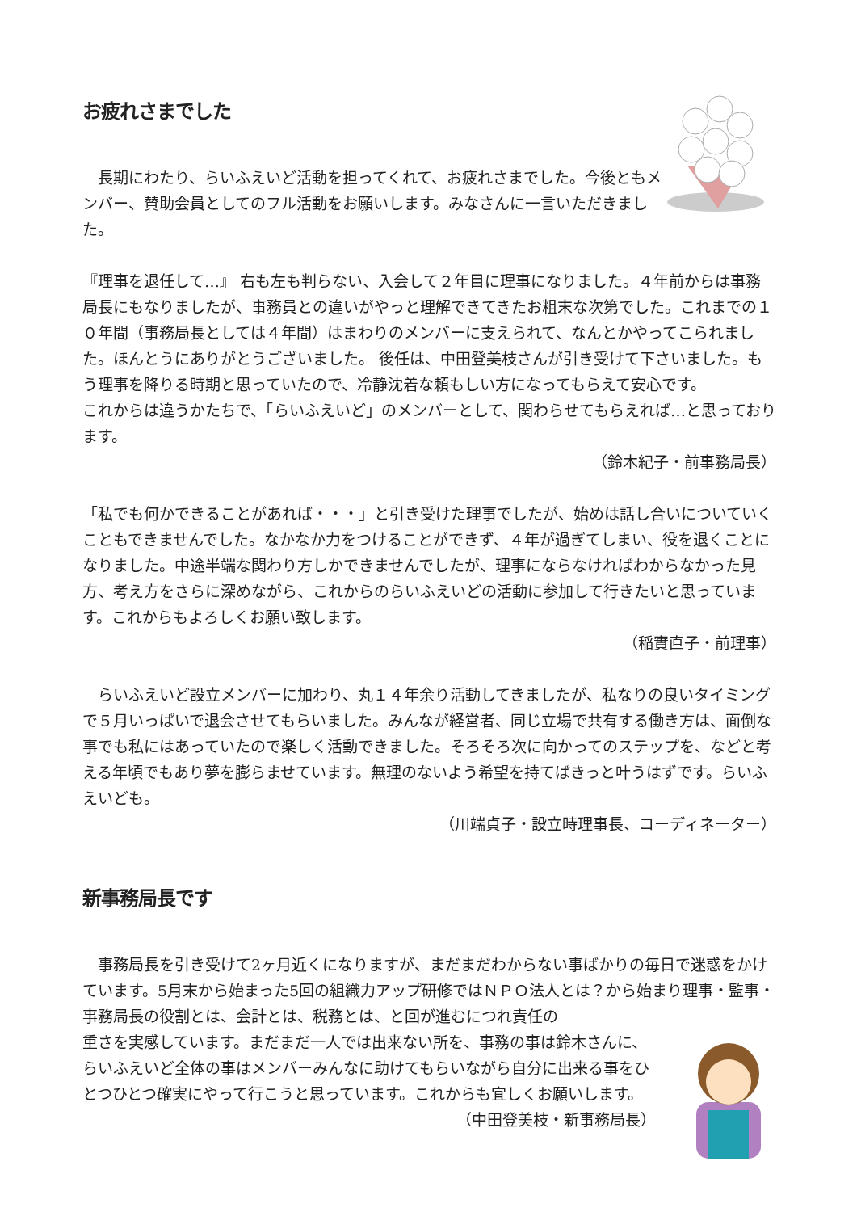お疲れさまでした
　長期にわたり、らいふえいど活動を担ってくれて、お疲れさまでした。今後ともメンバー、賛助会員としてのフル活動をお願いします。みなさんに一言いただきました。
『理事を退任して…』 右も左も判らない、入会して２年目に理事になりました。４年前からは事務局長にもなりましたが、事務員との違いがやっと理解できてきたお粗末な次第でした。これまでの１０年間（事務局長としては４年間）はまわりのメンバーに支えられて、なんとかやってこられました。ほんとうにありがとうございました。 後任は、中田登美枝さんが引き受けて下さいました。もう理事を降りる時期と思っていたので、冷静沈着な頼もしい方になってもらえて安心です。
これからは違うかたちで、「らいふえいど」のメンバーとして、関わらせてもらえれば…と思っております。
（鈴木紀子・前事務局長）
「私でも何かできることがあれば・・・」と引き受けた理事でしたが、始めは話し合いについていくこともできませんでした。なかなか力をつけることができず、４年が過ぎてしまい、役を退くことになりました。中途半端な関わり方しかできませんでしたが、理事にならなければわからなかった見方、考え方をさらに深めながら、これからのらいふえいどの活動に参加して行きたいと思っています。これからもよろしくお願い致します。
（稲實直子・前理事）
　らいふえいど設立メンバーに加わり、丸１４年余り活動してきましたが、私なりの良いタイミングで５月いっぱいで退会させてもらいました。みんなが経営者、同じ立場で共有する働き方は、面倒な事でも私にはあっていたので楽しく活動できました。そろそろ次に向かってのステップを、などと考える年頃でもあり夢を膨らませています。無理のないよう希望を持てばきっと叶うはずです。らいふえいども。
（川端貞子・設立時理事長、コーディネーター）
新事務局長です
　事務局長を引き受けて2ヶ月近くになりますが、まだまだわからない事ばかりの毎日で迷惑をかけています。5月末から始まった5回の組織力アップ研修ではＮＰＯ法人とは？から始まり理事・監事・事務局長の役割とは、会計とは、税務とは、と回が進むにつれ責任の
重さを実感しています。まだまだ一人では出来ない所を、事務の事は鈴木さんに、らいふえいど全体の事はメンバーみんなに助けてもらいながら自分に出来る事をひとつひとつ確実にやって行こうと思っています。これからも宜しくお願いします。
（中田登美枝・新事務局長）